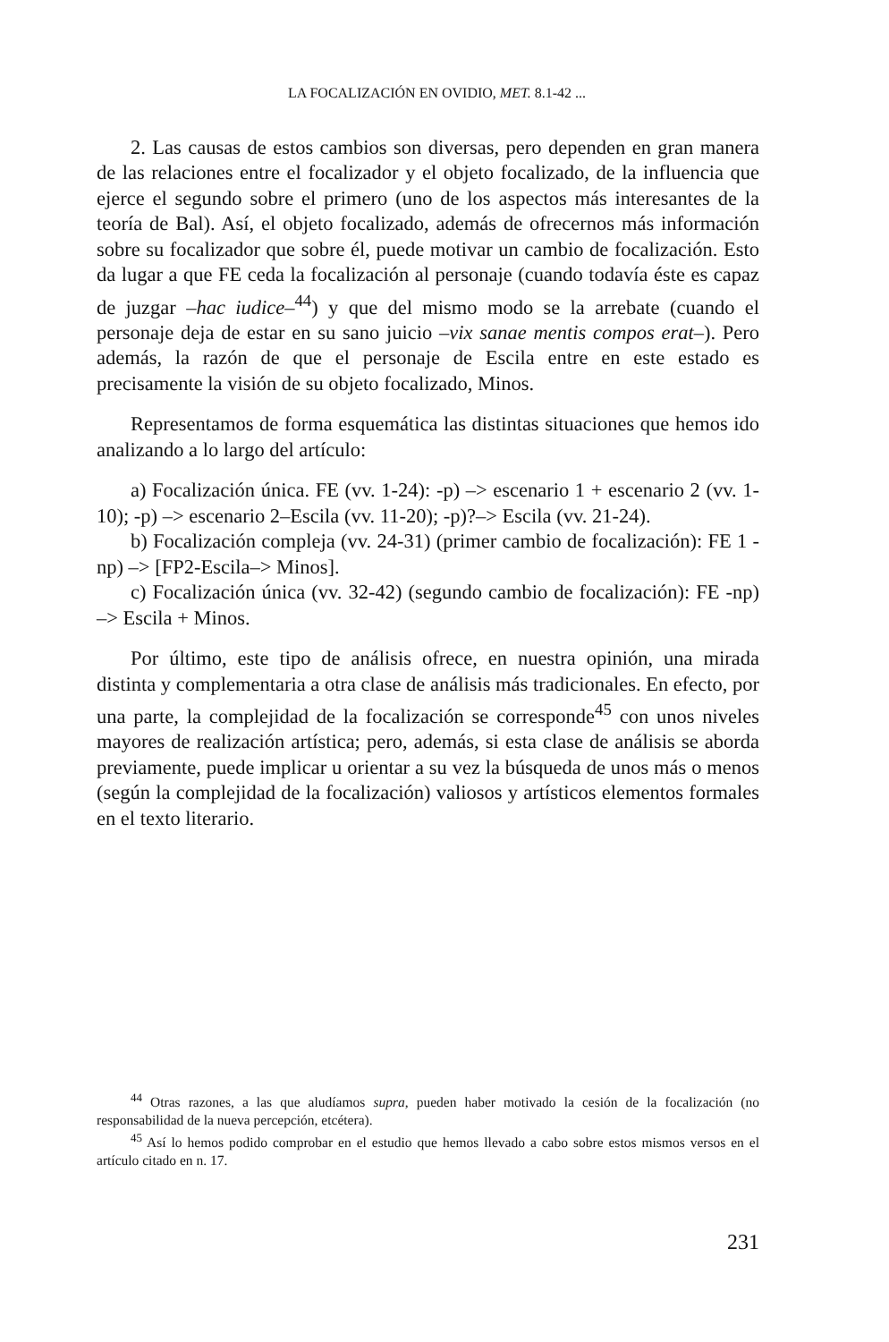LA FOCALIZACIÓN EN OVIDIO, MET. 8.1-42 ...
2. Las causas de estos cambios son diversas, pero dependen en gran manera de las relaciones entre el focalizador y el objeto focalizado, de la influencia que ejerce el segundo sobre el primero (uno de los aspectos más interesantes de la teoría de Bal). Así, el objeto focalizado, además de ofrecernos más información sobre su focalizador que sobre él, puede motivar un cambio de focalización. Esto da lugar a que FE ceda la focalización al personaje (cuando todavía éste es capaz de juzgar –hac iudice–<sup>44</sup>) y que del mismo modo se la arrebate (cuando el personaje deja de estar en su sano juicio –vix sanae mentis compos erat–). Pero además, la razón de que el personaje de Escila entre en este estado es precisamente la visión de su objeto focalizado, Minos.
Representamos de forma esquemática las distintas situaciones que hemos ido analizando a lo largo del artículo:
a) Focalización única. FE (vv. 1-24): -p) –> escenario 1 + escenario 2 (vv. 1-10); -p) –> escenario 2–Escila (vv. 11-20); -p)?–> Escila (vv. 21-24).
b) Focalización compleja (vv. 24-31) (primer cambio de focalización): FE 1 -np) –> [FP2-Escila–> Minos].
c) Focalización única (vv. 32-42) (segundo cambio de focalización): FE -np) –> Escila + Minos.
Por último, este tipo de análisis ofrece, en nuestra opinión, una mirada distinta y complementaria a otra clase de análisis más tradicionales. En efecto, por una parte, la complejidad de la focalización se corresponde<sup>45</sup> con unos niveles mayores de realización artística; pero, además, si esta clase de análisis se aborda previamente, puede implicar u orientar a su vez la búsqueda de unos más o menos (según la complejidad de la focalización) valiosos y artísticos elementos formales en el texto literario.
<sup>44</sup> Otras razones, a las que aludíamos supra, pueden haber motivado la cesión de la focalización (no responsabilidad de la nueva percepción, etcétera).
<sup>45</sup> Así lo hemos podido comprobar en el estudio que hemos llevado a cabo sobre estos mismos versos en el artículo citado en n. 17.
231